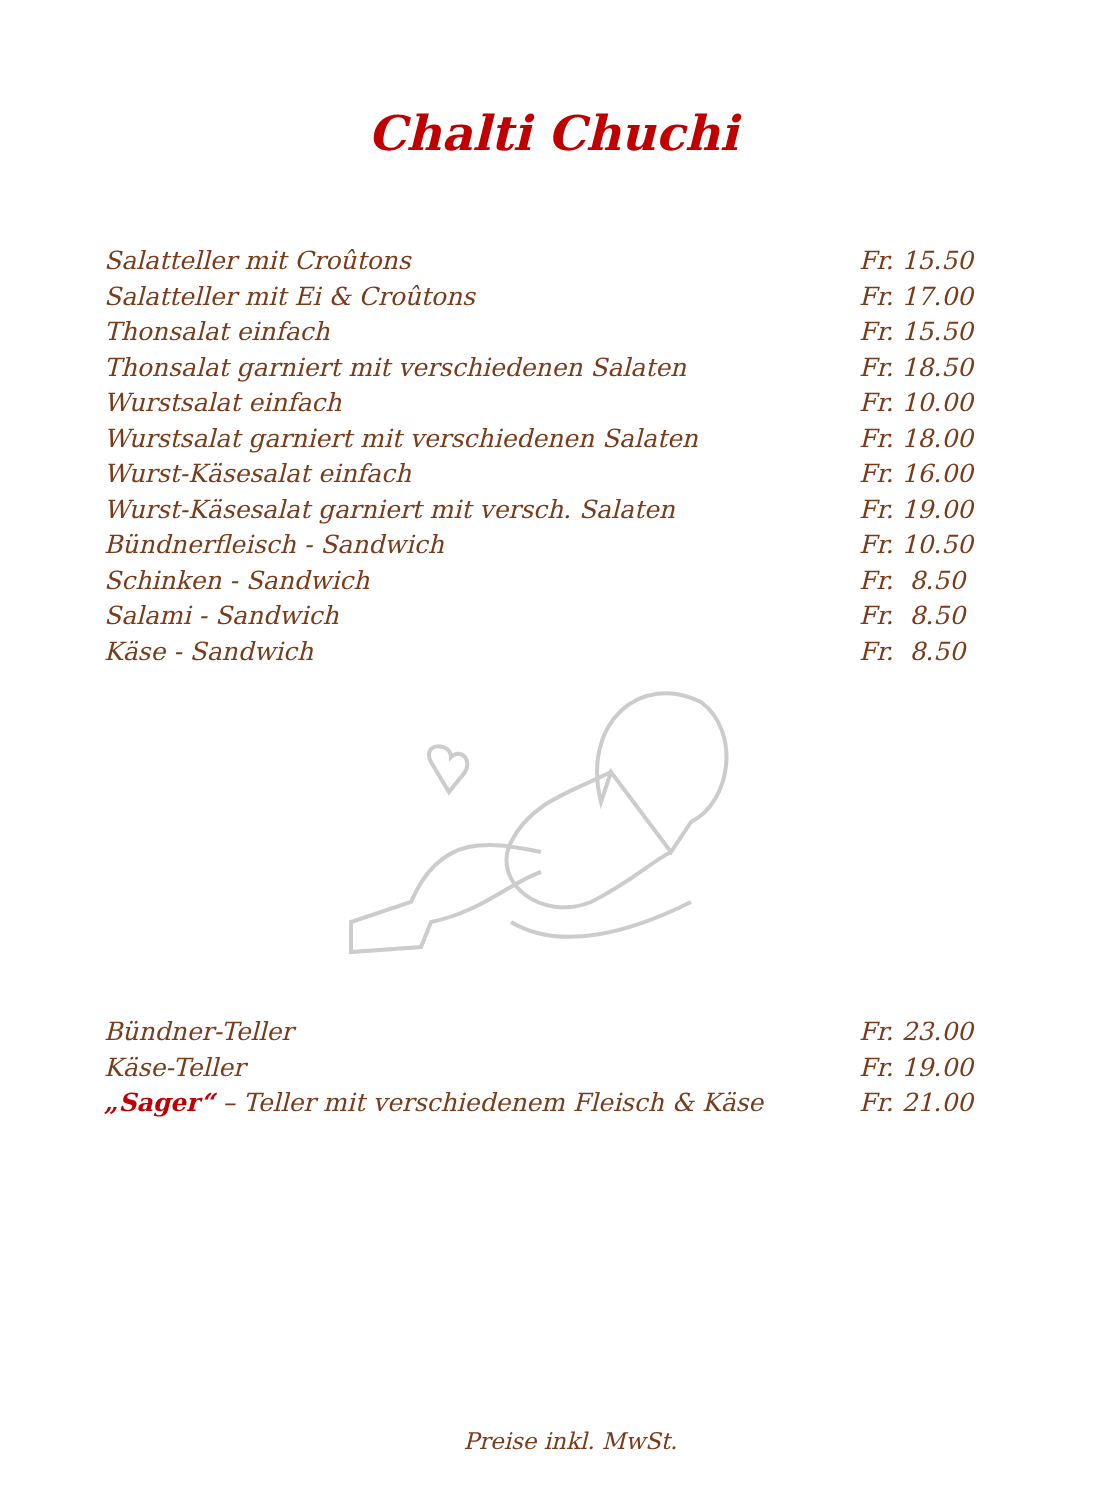Chalti Chuchi
| Salatteller mit Croûtons | Fr. 15.50 |
| Salatteller mit Ei & Croûtons | Fr. 17.00 |
| Thonsalat einfach | Fr. 15.50 |
| Thonsalat garniert mit verschiedenen Salaten | Fr. 18.50 |
| Wurstsalat einfach | Fr. 10.00 |
| Wurstsalat garniert mit verschiedenen Salaten | Fr. 18.00 |
| Wurst-Käsesalat einfach | Fr. 16.00 |
| Wurst-Käsesalat garniert mit versch. Salaten | Fr. 19.00 |
| Bündnerfleisch - Sandwich | Fr. 10.50 |
| Schinken - Sandwich | Fr. 8.50 |
| Salami - Sandwich | Fr. 8.50 |
| Käse - Sandwich | Fr. 8.50 |
| Bündner-Teller | Fr. 23.00 |
| Käse-Teller | Fr. 19.00 |
| „Sager“ – Teller mit verschiedenem Fleisch & Käse | Fr. 21.00 |
Preise inkl. MwSt.